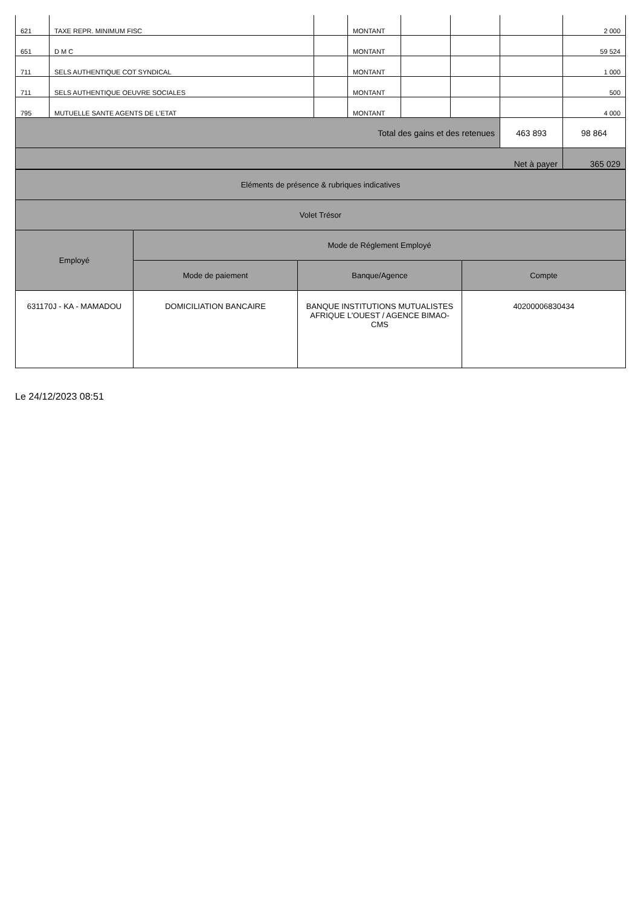| 621 | TAXE REPR. MINIMUM FISC | | MONTANT | | | | 2 000 |
| 651 | D M C | | MONTANT | | | | 59 524 |
| 711 | SELS AUTHENTIQUE COT SYNDICAL | | MONTANT | | | | 1 000 |
| 711 | SELS AUTHENTIQUE OEUVRE SOCIALES | | MONTANT | | | | 500 |
| 795 | MUTUELLE SANTE AGENTS DE L'ETAT | | MONTANT | | | | 4 000 |
| Total des gains et des retenues | | | | | | 463 893 | 98 864 |
| Net à payer | | | | | | | 365 029 |
| Eléments de présence & rubriques indicatives | | | |
| Volet Trésor | | | |
| Employé | Mode de Réglement Employé | | |
| | Mode de paiement | Banque/Agence | Compte |
| 631170J - KA - MAMADOU | DOMICILIATION BANCAIRE | BANQUE INSTITUTIONS MUTUALISTES AFRIQUE L'OUEST / AGENCE BIMAO-CMS | 40200006830434 |
Le 24/12/2023 08:51